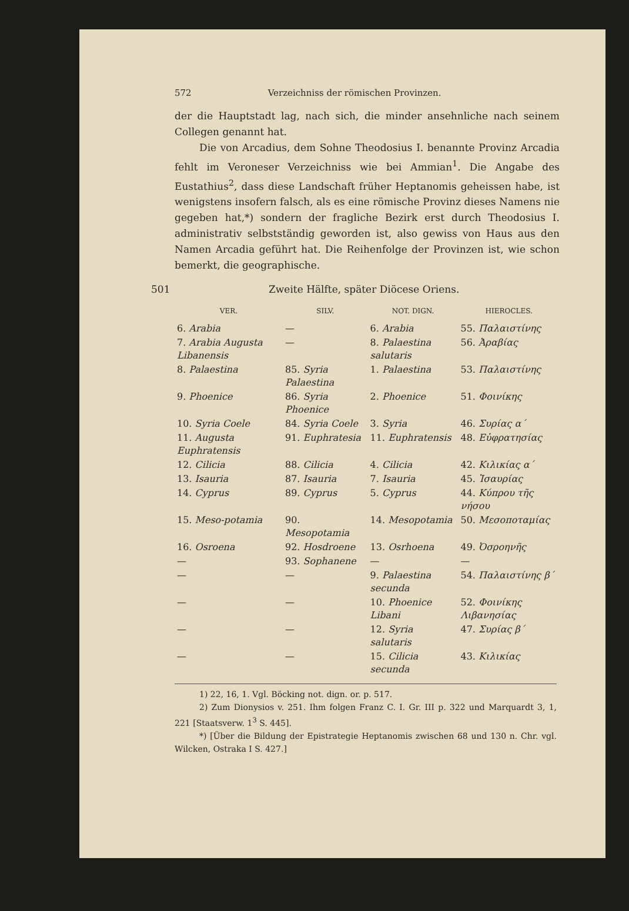572 Verzeichniss der römischen Provinzen.
der die Hauptstadt lag, nach sich, die minder ansehnliche nach seinem Collegen genannt hat.
Die von Arcadius, dem Sohne Theodosius I. benannte Provinz Arcadia fehlt im Veroneser Verzeichniss wie bei Ammian<sup>1</sup>. Die Angabe des Eustathius<sup>2</sup>, dass diese Landschaft früher Heptanomis geheissen habe, ist wenigstens insofern falsch, als es eine römische Provinz dieses Namens nie gegeben hat,*) sondern der fragliche Bezirk erst durch Theodosius I. administrativ selbstständig geworden ist, also gewiss von Haus aus den Namen Arcadia geführt hat. Die Reihenfolge der Provinzen ist, wie schon bemerkt, die geographische.
501 Zweite Hälfte, später Diöcese Oriens.
| VER. | SILV. | NOT. DIGN. | HIEROCLES. |
| --- | --- | --- | --- |
| 6. Arabia | — | 6. Arabia | 55. Παλαιστίνης |
| 7. Arabia Augusta Libanensis | — | 8. Palaestina salutaris | 56. Ἀραβίας |
| 8. Palaestina | 85. Syria Palaestina | 1. Palaestina | 53. Παλαιστίνης |
| 9. Phoenice | 86. Syria Phoenice | 2. Phoenice | 51. Φοινίκης |
| 10. Syria Coele | 84. Syria Coele | 3. Syria | 46. Συρίας α´ |
| 11. Augusta Euphratensis | 91. Euphratesia | 11. Euphratensis | 48. Εὐφρατησίας |
| 12. Cilicia | 88. Cilicia | 4. Cilicia | 42. Κιλικίας α´ |
| 13. Isauria | 87. Isauria | 7. Isauria | 45. Ἰσαυρίας |
| 14. Cyprus | 89. Cyprus | 5. Cyprus | 44. Κύπρου τῆς νήσου |
| 15. Meso-potamia | 90. Mesopotamia | 14. Mesopotamia | 50. Μεσοποταμίας |
| 16. Osroena | 92. Hosdroene | 13. Osrhoena | 49. Ὀσροηνῆς |
| — | 93. Sophanene | — | — |
| — | — | 9. Palaestina secunda | 54. Παλαιστίνης β´ |
| — | — | 10. Phoenice Libani | 52. Φοινίκης Λιβανησίας |
| — | — | 12. Syria salutaris | 47. Συρίας β´ |
| — | — | 15. Cilicia secunda | 43. Κιλικίας |
1) 22, 16, 1. Vgl. Böcking not. dign. or. p. 517.
2) Zum Dionysios v. 251. Ihm folgen Franz C. I. Gr. III p. 322 und Marquardt 3, 1, 221 [Staatsverw. 1<sup>3</sup> S. 445].
*) [Über die Bildung der Epistrategie Heptanomis zwischen 68 und 130 n. Chr. vgl. Wilcken, Ostraka I S. 427.]